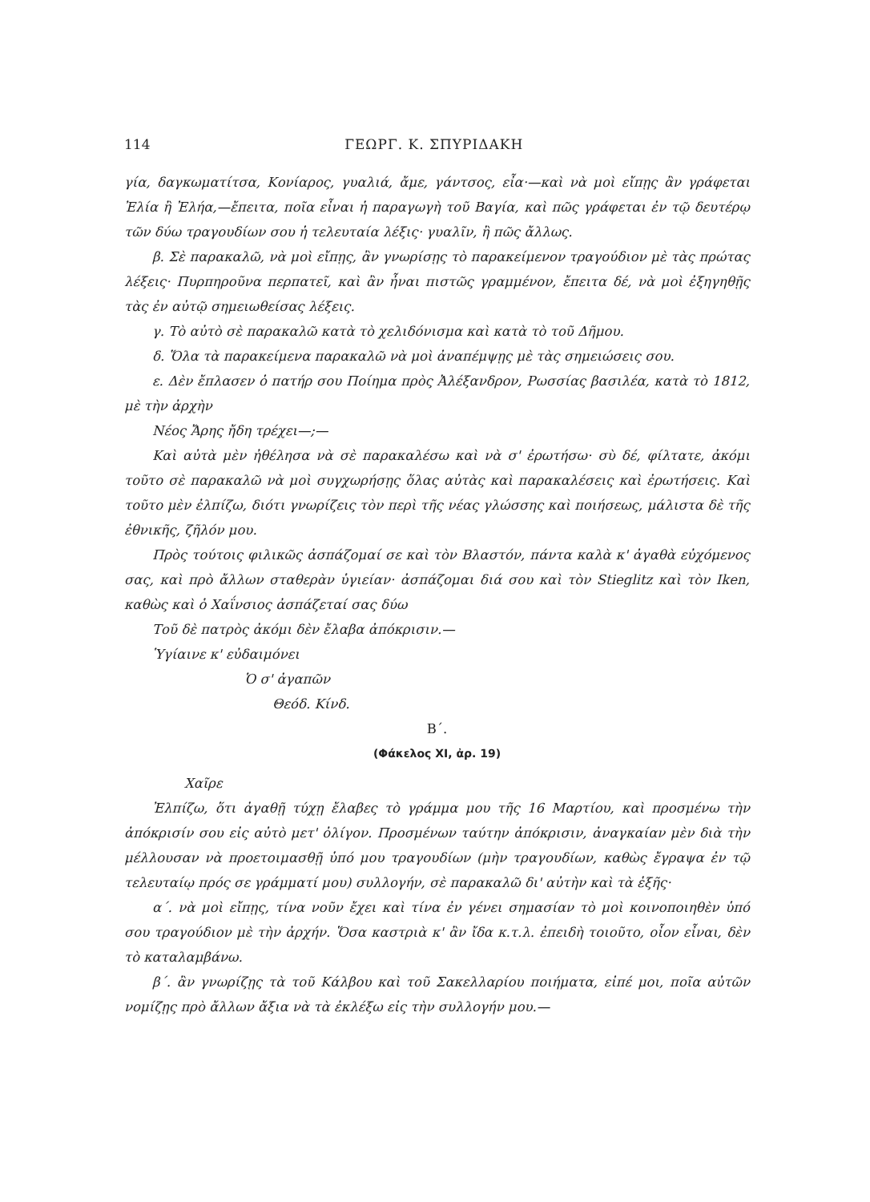114 ΓΕΩΡΓ. Κ. ΣΠΥΡΙΔΑΚΗ
γία, δαγκωματίτσα, Κονίαρος, γυαλιά, ἄμε, γάντσος, εἶα·—καὶ νὰ μοὶ εἴπῃς ἂν γράφεται Ἐλία ἢ Ἐλήα,—ἔπειτα, ποῖα εἶναι ἡ παραγωγὴ τοῦ Βαγία, καὶ πῶς γράφεται ἐν τῷ δευτέρῳ τῶν δύω τραγουδίων σου ἡ τελευταία λέξις· γυαλῖν, ἢ πῶς ἄλλως.
β. Σὲ παρακαλῶ, νὰ μοὶ εἴπῃς, ἂν γνωρίσῃς τὸ παρακείμενον τραγούδιον μὲ τὰς πρώτας λέξεις· Πυρπηροῦνα περπατεῖ, καὶ ἂν ἦναι πιστῶς γραμμένον, ἔπειτα δέ, νὰ μοὶ ἐξηγηθῇς τὰς ἐν αὐτῷ σημειωθείσας λέξεις.
γ. Τὸ αὐτὸ σὲ παρακαλῶ κατὰ τὸ χελιδόνισμα καὶ κατὰ τὸ τοῦ Δῆμου.
δ. Ὅλα τὰ παρακείμενα παρακαλῶ νὰ μοὶ ἀναπέμψῃς μὲ τὰς σημειώσεις σου.
ε. Δὲν ἔπλασεν ὁ πατήρ σου Ποίημα πρὸς Ἀλέξανδρον, Ρωσσίας βασιλέα, κατὰ τὸ 1812, μὲ τὴν ἀρχὴν
Νέος Ἄρης ἤδη τρέχει—;—
Καὶ αὐτὰ μὲν ἠθέλησα νὰ σὲ παρακαλέσω καὶ νὰ σ' ἐρωτήσω· σὺ δέ, φίλτατε, ἀκόμι τοῦτο σὲ παρακαλῶ νὰ μοὶ συγχωρήσῃς ὅλας αὐτὰς καὶ παρακαλέσεις καὶ ἐρωτήσεις. Καὶ τοῦτο μὲν ἐλπίζω, διότι γνωρίζεις τὸν περὶ τῆς νέας γλώσσης καὶ ποιήσεως, μάλιστα δὲ τῆς ἐθνικῆς, ζῆλόν μου.
Πρὸς τούτοις φιλικῶς ἀσπάζομαί σε καὶ τὸν Βλαστόν, πάντα καλὰ κ' ἀγαθὰ εὐχόμενος σας, καὶ πρὸ ἄλλων σταθερὰν ὑγιείαν· ἀσπάζομαι διά σου καὶ τὸν Stieglitz καὶ τὸν Iken, καθὼς καὶ ὁ Χαΐνσιος ἀσπάζεταί σας δύω
Τοῦ δὲ πατρὸς ἀκόμι δὲν ἔλαβα ἀπόκρισιν.—
Ὑγίαινε κ' εὐδαιμόνει
Ὁ σ' ἀγαπῶν
Θεόδ. Κίνδ.
Β΄.
(Φάκελος XI, ἀρ. 19)
Χαῖρε
Ἐλπίζω, ὅτι ἀγαθῇ τύχῃ ἔλαβες τὸ γράμμα μου τῆς 16 Μαρτίου, καὶ προσμένω τὴν ἀπόκρισίν σου εἰς αὐτὸ μετ' ὀλίγον. Προσμένων ταύτην ἀπόκρισιν, ἀναγκαίαν μὲν διὰ τὴν μέλλουσαν νὰ προετοιμασθῇ ὑπό μου τραγουδίων (μὴν τραγουδίων, καθὼς ἔγραψα ἐν τῷ τελευταίῳ πρός σε γράμματί μου) συλλογήν, σὲ παρακαλῶ δι' αὐτὴν καὶ τὰ ἑξῆς·
α΄. νὰ μοὶ εἴπῃς, τίνα νοῦν ἔχει καὶ τίνα ἐν γένει σημασίαν τὸ μοὶ κοινοποιηθὲν ὑπό σου τραγούδιον μὲ τὴν ἀρχήν. Ὅσα καστριὰ κ' ἂν ἴδα κ.τ.λ. ἐπειδὴ τοιοῦτο, οἷον εἶναι, δὲν τὸ καταλαμβάνω.
β΄. ἂν γνωρίζῃς τὰ τοῦ Κάλβου καὶ τοῦ Σακελλαρίου ποιήματα, εἰπέ μοι, ποῖα αὐτῶν νομίζῃς πρὸ ἄλλων ἄξια νὰ τὰ ἐκλέξω εἰς τὴν συλλογήν μου.—